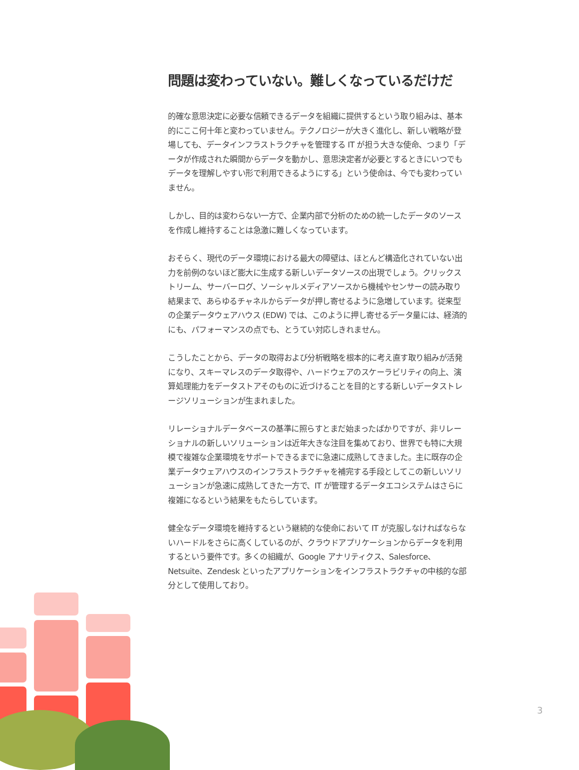問題は変わっていない。難しくなっているだけだ
的確な意思決定に必要な信頼できるデータを組織に提供するという取り組みは、基本的にここ何十年と変わっていません。テクノロジーが大きく進化し、新しい戦略が登場しても、データインフラストラクチャを管理する IT が担う大きな使命、つまり「データが作成された瞬間からデータを動かし、意思決定者が必要とするときにいつでもデータを理解しやすい形で利用できるようにする」という使命は、今でも変わっていません。
しかし、目的は変わらない一方で、企業内部で分析のための統一したデータのソースを作成し維持することは急激に難しくなっています。
おそらく、現代のデータ環境における最大の障壁は、ほとんど構造化されていない出力を前例のないほど膨大に生成する新しいデータソースの出現でしょう。クリックストリーム、サーバーログ、ソーシャルメディアソースから機械やセンサーの読み取り結果まで、あらゆるチャネルからデータが押し寄せるように急増しています。従来型の企業データウェアハウス (EDW) では、このように押し寄せるデータ量には、経済的にも、パフォーマンスの点でも、とうてい対応しきれません。
こうしたことから、データの取得および分析戦略を根本的に考え直す取り組みが活発になり、スキーマレスのデータ取得や、ハードウェアのスケーラビリティの向上、演算処理能力をデータストアそのものに近づけることを目的とする新しいデータストレージソリューションが生まれました。
リレーショナルデータベースの基準に照らすとまだ始まったばかりですが、非リレーショナルの新しいソリューションは近年大きな注目を集めており、世界でも特に大規模で複雑な企業環境をサポートできるまでに急速に成熟してきました。主に既存の企業データウェアハウスのインフラストラクチャを補完する手段としてこの新しいソリューションが急速に成熟してきた一方で、IT が管理するデータエコシステムはさらに複雑になるという結果をもたらしています。
健全なデータ環境を維持するという継続的な使命において IT が克服しなければならないハードルをさらに高くしているのが、クラウドアプリケーションからデータを利用するという要件です。多くの組織が、Google アナリティクス、Salesforce、Netsuite、Zendesk といったアプリケーションをインフラストラクチャの中核的な部分として使用しており。
3